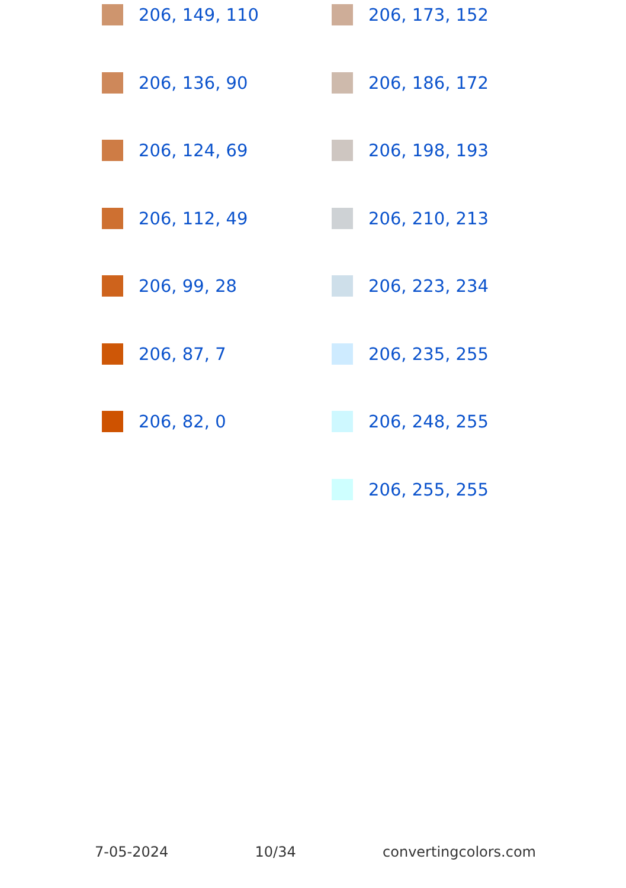206, 149, 110
206, 136, 90
206, 124, 69
206, 112, 49
206, 99, 28
206, 87, 7
206, 82, 0
206, 173, 152
206, 186, 172
206, 198, 193
206, 210, 213
206, 223, 234
206, 235, 255
206, 248, 255
206, 255, 255
7-05-2024 10/34 convertingcolors.com